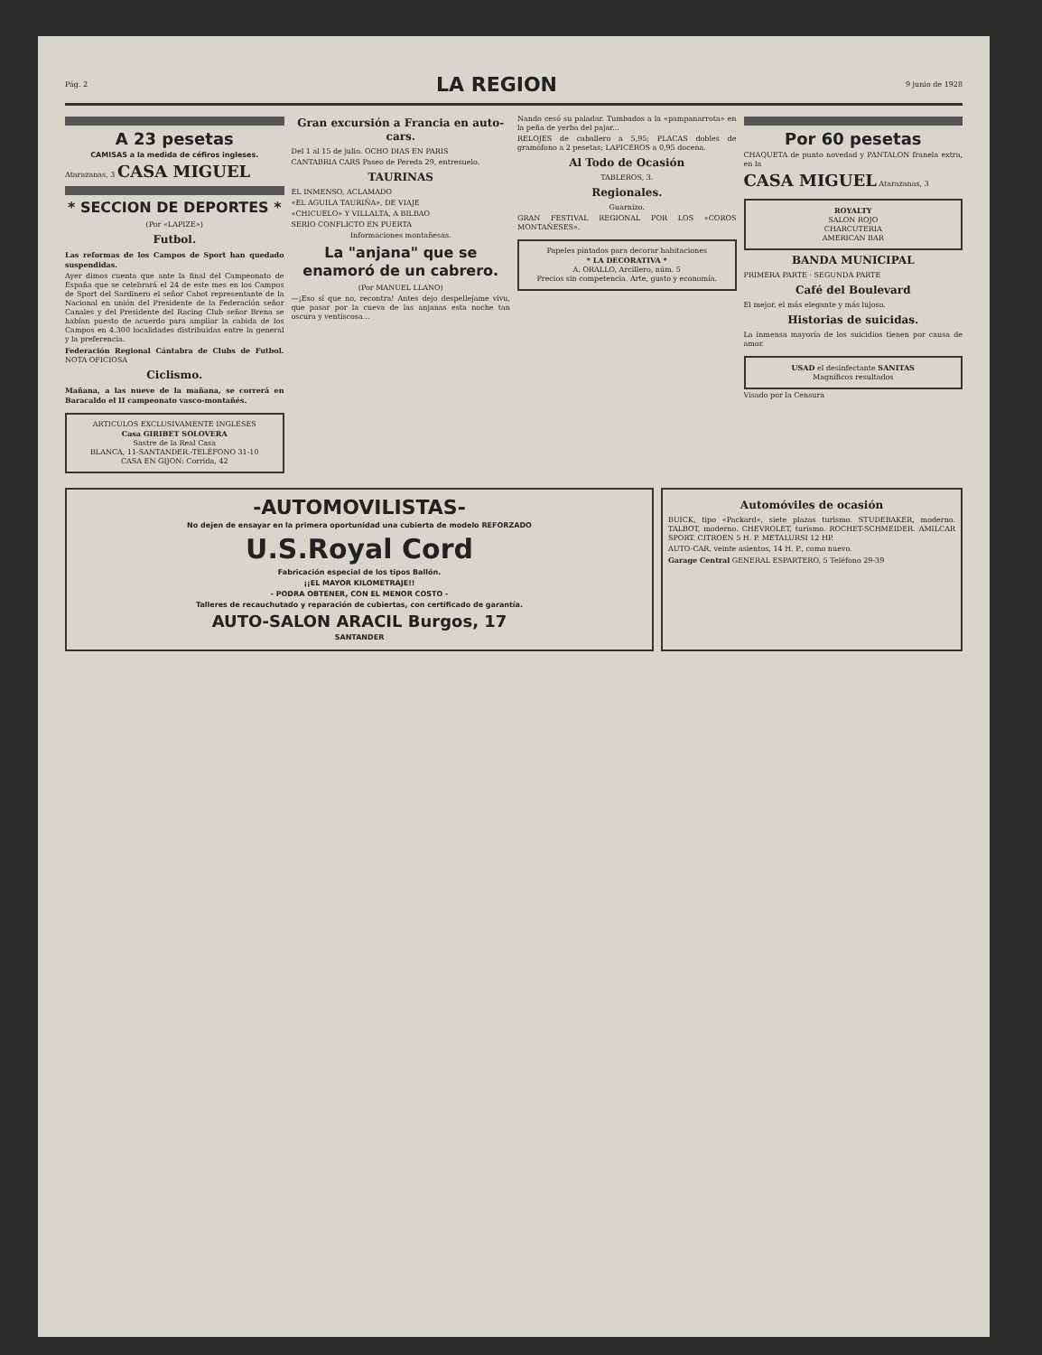Pág. 2
LA REGION
9 junio de 1928
A 23 pesetas
CAMISAS a la medida de céfiros ingleses.
Atarazanas, 3 CASA MIGUEL
* SECCION DE DEPORTES *
(Por «LAPIZE»)
Futbol.
Las reformas de los Campos de Sport han quedado suspendidas.
Ayer dimos cuenta que ante la final del Campeonato de España que se celebrará el 24 de este mes en los Campos de Sport del Sardinero el señor Cabot representante de la Nacional en unión del Presidente de la Federación señor Canales y del Presidente del Racing Club señor Brena se habían puesto de acuerdo para ampliar la cabida de los Campos en 4.300 localidades distribuidas entre la general y la preferencia.
Federación Regional Cántabra de Clubs de Futbol. NOTA OFICIOSA
Ciclismo.
Mañana, a las nueve de la mañana, se correrá en Baracaldo el II campeonato vasco-montañés.
ARTICULOS EXCLUSIVAMENTE INGLESES
Casa GIRIBET SOLOVERA
Sastre de la Real Casa
BLANCA, 11-SANTANDER.-TELÉFONO 31-10
CASA EN GIJON: Corrida, 42
Gran excursión a Francia en auto-cars.
Del 1 al 15 de julio. OCHO DIAS EN PARIS
CANTABRIA CARS Paseo de Pereda 29, entresuelo.
TAURINAS
EL INMENSO, ACLAMADO
«EL AGUILA TAURIÑA», DE VIAJE
«CHICUELO» Y VILLALTA, A BILBAO
SERIO CONFLICTO EN PUERTA
Informaciones montañesas.
La "anjana" que se enamoró de un cabrero.
(Por MANUEL LLANO)
—¡Eso sí que no, recontra! Antes dejo despellejame vivu, que pasar por la cueva de las anjanas esta noche tan oscura y ventiscosa...
Nando cesó su paladar. Tumbados a la «pampanarrota» en la peña de yerba del pajar...
RELOJES de caballero a 5,95; PLACAS dobles de gramófono a 2 pesetas; LAPICEROS a 0,95 docena.
Al Todo de Ocasión
TABLEROS, 3.
Regionales.
Guarnizo.
GRAN FESTIVAL REGIONAL POR LOS «COROS MONTAÑESES».
Papeles pintados para decorar habitaciones
* LA DECORATIVA *
A. ORALLO, Arcillero, núm. 5
Precios sin competencia. Arte, gusto y economía.
Por 60 pesetas
CHAQUETA de punto novedad y PANTALON franela extra, en la
CASA MIGUEL Atarazanas, 3
ROYALTY
SALON ROJO
CHARCUTERIA
AMERICAN BAR
BANDA MUNICIPAL
PRIMERA PARTE · SEGUNDA PARTE
Café del Boulevard
El mejor, el más elegante y más lujoso.
Historias de suicidas.
La inmensa mayoría de los suicidios tienen por causa de amor.
USAD el desinfectante SANITAS
Magníficos resultados
Visado por la Censura
-AUTOMOVILISTAS-
No dejen de ensayar en la primera oportunidad una cubierta de modelo REFORZADO
U.S.Royal Cord
Fabricación especial de los tipos Ballón.
¡¡EL MAYOR KILOMETRAJE!!
- PODRA OBTENER, CON EL MENOR COSTO -
Talleres de recauchutado y reparación de cubiertas, con certificado de garantía.
AUTO-SALON ARACIL Burgos, 17
SANTANDER
Automóviles de ocasión
BUICK, tipo «Packard», siete plazas turismo. STUDEBAKER, moderno. TALBOT, moderno. CHEVROLET, turismo. ROCHET-SCHMEIDER. AMILCAR SPORT. CITROEN 5 H. P. METALURSI 12 HP.
AUTO-CAR, veinte asientos, 14 H. P., como nuevo.
Garage Central GENERAL ESPARTERO, 5 Teléfono 29-39